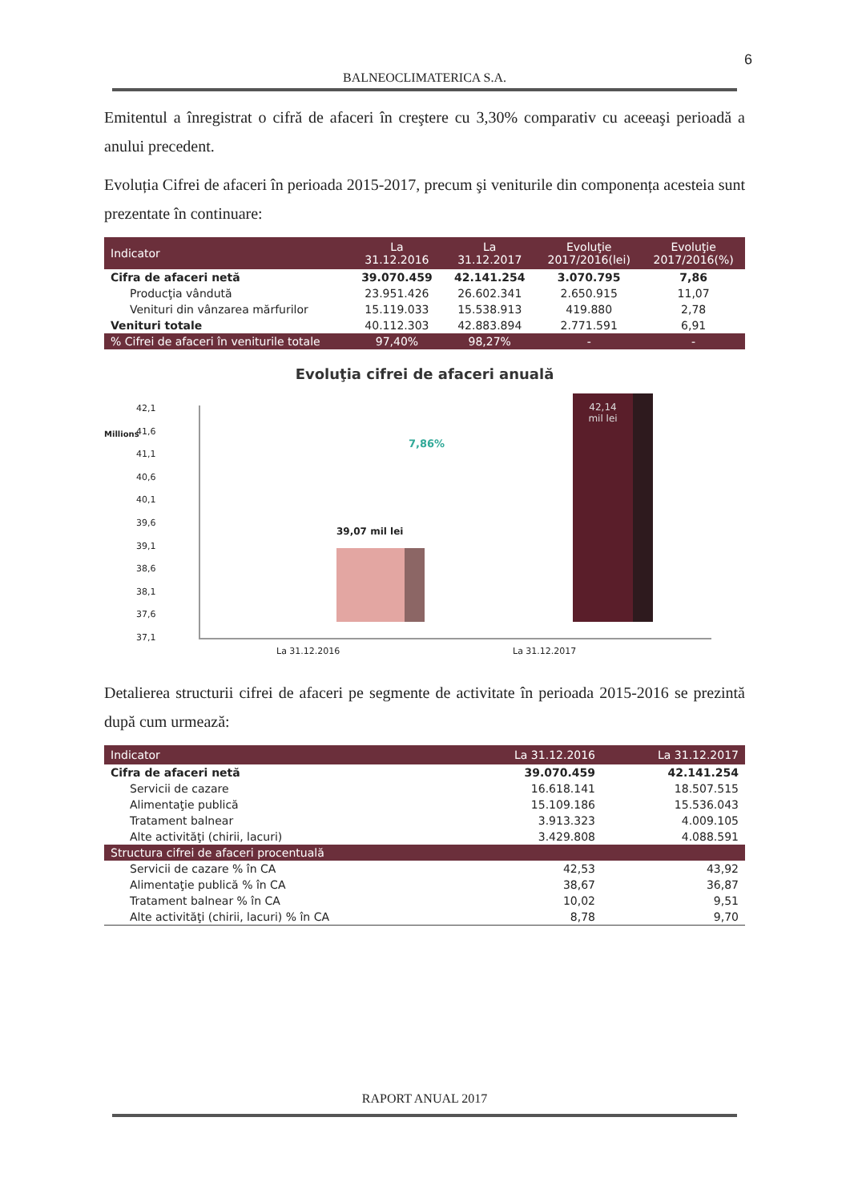6
BALNEOCLIMATERICA S.A.
Emitentul a înregistrat o cifră de afaceri în creştere cu 3,30% comparativ cu aceeaşi perioadă a anului precedent.
Evoluția Cifrei de afaceri în perioada 2015-2017, precum şi veniturile din componența acesteia sunt prezentate în continuare:
| Indicator | La 31.12.2016 | La 31.12.2017 | Evoluţie 2017/2016(lei) | Evoluţie 2017/2016(%) |
| --- | --- | --- | --- | --- |
| Cifra de afaceri netă | 39.070.459 | 42.141.254 | 3.070.795 | 7,86 |
| Producţia vândută | 23.951.426 | 26.602.341 | 2.650.915 | 11,07 |
| Venituri din vânzarea mărfurilor | 15.119.033 | 15.538.913 | 419.880 | 2,78 |
| Venituri totale | 40.112.303 | 42.883.894 | 2.771.591 | 6,91 |
| % Cifrei de afaceri în veniturile totale | 97,40% | 98,27% | - | - |
Evoluţia cifrei de afaceri anuală
42,1
41,6
41,1
40,6
40,1
39,6
39,1
38,6
38,1
37,6
37,1
Millions
39,07 mil lei
42,14
mil lei
7,86%
La 31.12.2016 La 31.12.2017
Detalierea structurii cifrei de afaceri pe segmente de activitate în perioada 2015-2016 se prezintă după cum urmează:
| Indicator | La 31.12.2016 | La 31.12.2017 |
| --- | --- | --- |
| Cifra de afaceri netă | 39.070.459 | 42.141.254 |
| Servicii de cazare | 16.618.141 | 18.507.515 |
| Alimentaţie publică | 15.109.186 | 15.536.043 |
| Tratament balnear | 3.913.323 | 4.009.105 |
| Alte activităţi (chirii, lacuri) | 3.429.808 | 4.088.591 |
| Structura cifrei de afaceri procentuală | | |
| Servicii de cazare % în CA | 42,53 | 43,92 |
| Alimentaţie publică % în CA | 38,67 | 36,87 |
| Tratament balnear % în CA | 10,02 | 9,51 |
| Alte activităţi (chirii, lacuri) % în CA | 8,78 | 9,70 |
RAPORT ANUAL 2017